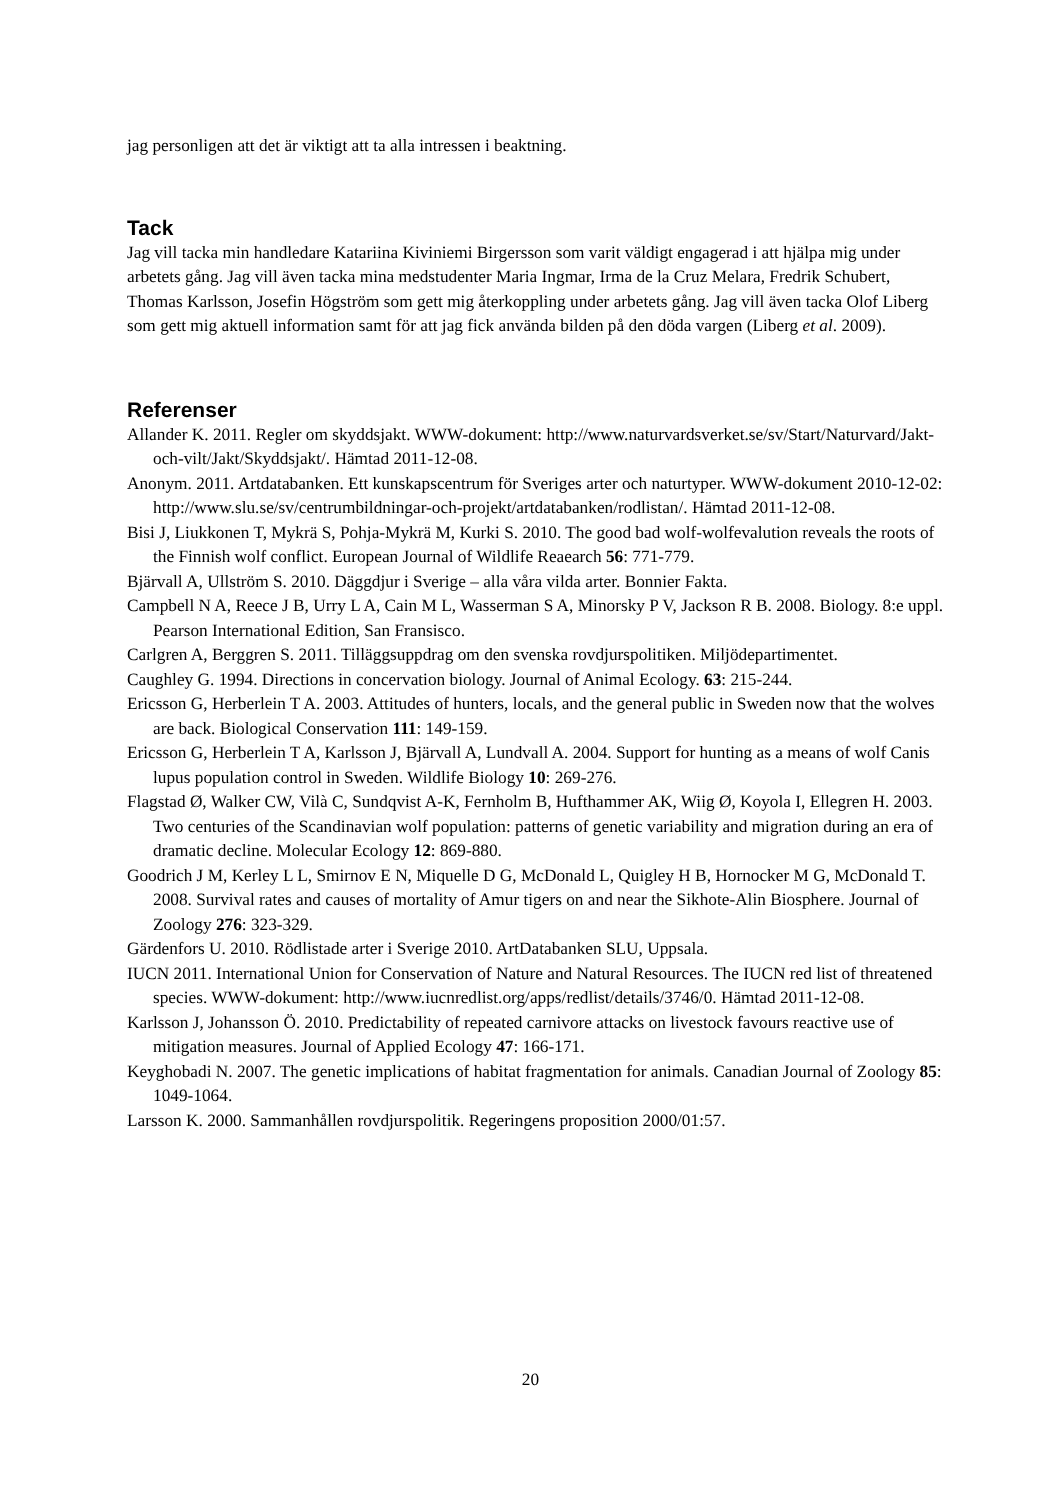jag personligen att det är viktigt att ta alla intressen i beaktning.
Tack
Jag vill tacka min handledare Katariina Kiviniemi Birgersson som varit väldigt engagerad i att hjälpa mig under arbetets gång. Jag vill även tacka mina medstudenter Maria Ingmar, Irma de la Cruz Melara, Fredrik Schubert, Thomas Karlsson, Josefin Högström som gett mig återkoppling under arbetets gång. Jag vill även tacka Olof Liberg som gett mig aktuell information samt för att jag fick använda bilden på den döda vargen (Liberg et al. 2009).
Referenser
Allander K. 2011. Regler om skyddsjakt. WWW-dokument: http://www.naturvardsverket.se/sv/Start/Naturvard/Jakt-och-vilt/Jakt/Skyddsjakt/. Hämtad 2011-12-08.
Anonym. 2011. Artdatabanken. Ett kunskapscentrum för Sveriges arter och naturtyper. WWW-dokument 2010-12-02: http://www.slu.se/sv/centrumbildningar-och-projekt/artdatabanken/rodlistan/. Hämtad 2011-12-08.
Bisi J, Liukkonen T, Mykrä S, Pohja-Mykrä M, Kurki S. 2010. The good bad wolf-wolfevalution reveals the roots of the Finnish wolf conflict. European Journal of Wildlife Reaearch 56: 771-779.
Bjärvall A, Ullström S. 2010. Däggdjur i Sverige – alla våra vilda arter. Bonnier Fakta.
Campbell N A, Reece J B, Urry L A, Cain M L, Wasserman S A, Minorsky P V, Jackson R B. 2008. Biology. 8:e uppl. Pearson International Edition, San Fransisco.
Carlgren A, Berggren S. 2011. Tilläggsuppdrag om den svenska rovdjurspolitiken. Miljödepartimentet.
Caughley G. 1994. Directions in concervation biology. Journal of Animal Ecology. 63: 215-244.
Ericsson G, Herberlein T A. 2003. Attitudes of hunters, locals, and the general public in Sweden now that the wolves are back. Biological Conservation 111: 149-159.
Ericsson G, Herberlein T A, Karlsson J, Bjärvall A, Lundvall A. 2004. Support for hunting as a means of wolf Canis lupus population control in Sweden. Wildlife Biology 10: 269-276.
Flagstad Ø, Walker CW, Vilà C, Sundqvist A-K, Fernholm B, Hufthammer AK, Wiig Ø, Koyola I, Ellegren H. 2003. Two centuries of the Scandinavian wolf population: patterns of genetic variability and migration during an era of dramatic decline. Molecular Ecology 12: 869-880.
Goodrich J M, Kerley L L, Smirnov E N, Miquelle D G, McDonald L, Quigley H B, Hornocker M G, McDonald T. 2008. Survival rates and causes of mortality of Amur tigers on and near the Sikhote-Alin Biosphere. Journal of Zoology 276: 323-329.
Gärdenfors U. 2010. Rödlistade arter i Sverige 2010. ArtDatabanken SLU, Uppsala.
IUCN 2011. International Union for Conservation of Nature and Natural Resources. The IUCN red list of threatened species. WWW-dokument: http://www.iucnredlist.org/apps/redlist/details/3746/0. Hämtad 2011-12-08.
Karlsson J, Johansson Ö. 2010. Predictability of repeated carnivore attacks on livestock favours reactive use of mitigation measures. Journal of Applied Ecology 47: 166-171.
Keyghobadi N. 2007. The genetic implications of habitat fragmentation for animals. Canadian Journal of Zoology 85: 1049-1064.
Larsson K. 2000. Sammanhållen rovdjurspolitik. Regeringens proposition 2000/01:57.
20